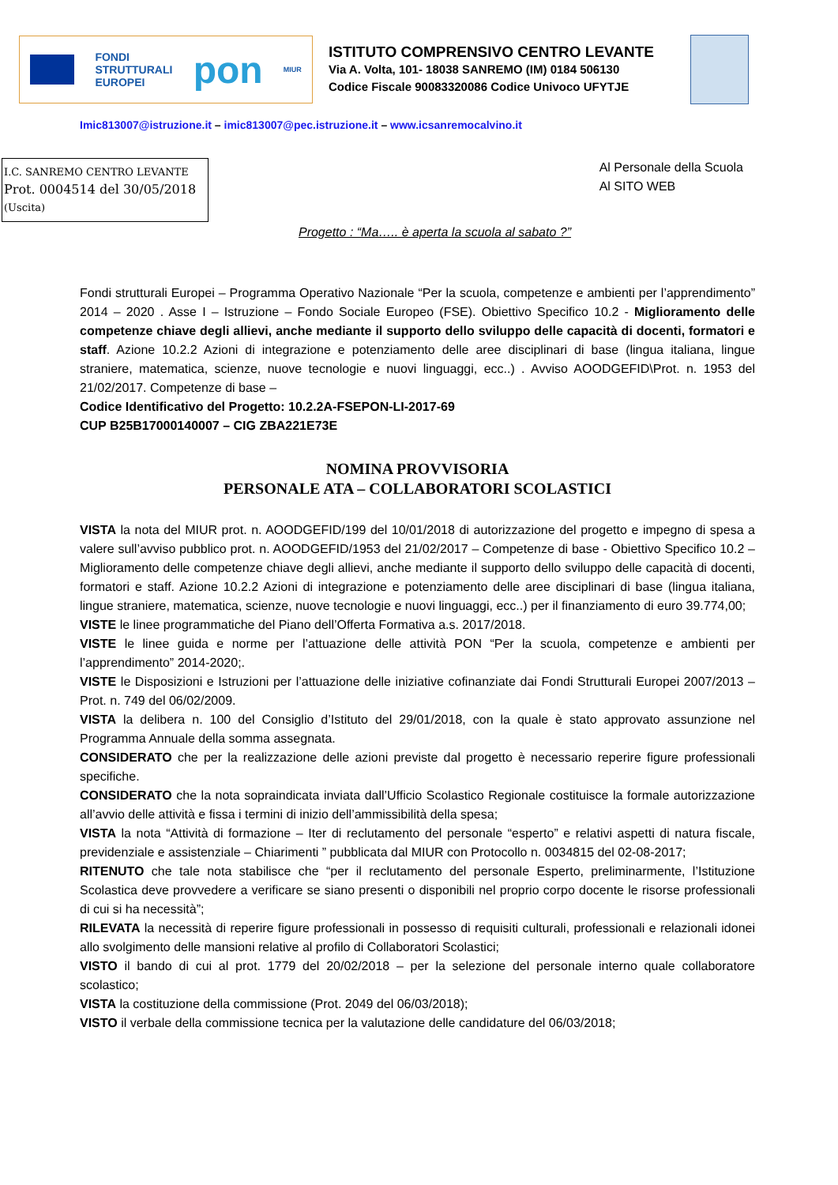FONDI
STRUTTURALI
EUROPEI
pon
MIUR
ISTITUTO COMPRENSIVO CENTRO LEVANTE
Via A. Volta, 101- 18038 SANREMO (IM) 0184 506130
Codice Fiscale 90083320086 Codice Univoco UFYTJE
Imic813007@istruzione.it – imic813007@pec.istruzione.it – www.icsanremocalvino.it
I.C. SANREMO CENTRO LEVANTE
Prot. 0004514 del 30/05/2018
(Uscita)
Al Personale della Scuola
Al SITO WEB
Progetto : “Ma….. è aperta la scuola al sabato ?”
Fondi strutturali Europei – Programma Operativo Nazionale “Per la scuola, competenze e ambienti per l’apprendimento” 2014 – 2020 . Asse I – Istruzione – Fondo Sociale Europeo (FSE). Obiettivo Specifico 10.2 - Miglioramento delle competenze chiave degli allievi, anche mediante il supporto dello sviluppo delle capacità di docenti, formatori e staff. Azione 10.2.2 Azioni di integrazione e potenziamento delle aree disciplinari di base (lingua italiana, lingue straniere, matematica, scienze, nuove tecnologie e nuovi linguaggi, ecc..) . Avviso AOODGEFID\Prot. n. 1953 del 21/02/2017. Competenze di base –
Codice Identificativo del Progetto: 10.2.2A-FSEPON-LI-2017-69
CUP B25B17000140007 – CIG ZBA221E73E
NOMINA PROVVISORIA
PERSONALE ATA – COLLABORATORI SCOLASTICI
VISTA la nota del MIUR prot. n. AOODGEFID/199 del 10/01/2018 di autorizzazione del progetto e impegno di spesa a valere sull’avviso pubblico prot. n. AOODGEFID/1953 del 21/02/2017 – Competenze di base - Obiettivo Specifico 10.2 – Miglioramento delle competenze chiave degli allievi, anche mediante il supporto dello sviluppo delle capacità di docenti, formatori e staff. Azione 10.2.2 Azioni di integrazione e potenziamento delle aree disciplinari di base (lingua italiana, lingue straniere, matematica, scienze, nuove tecnologie e nuovi linguaggi, ecc..) per il finanziamento di euro 39.774,00;
VISTE le linee programmatiche del Piano dell’Offerta Formativa a.s. 2017/2018.
VISTE le linee guida e norme per l’attuazione delle attività PON “Per la scuola, competenze e ambienti per l’apprendimento” 2014-2020;.
VISTE le Disposizioni e Istruzioni per l’attuazione delle iniziative cofinanziate dai Fondi Strutturali Europei 2007/2013 – Prot. n. 749 del 06/02/2009.
VISTA la delibera n. 100 del Consiglio d’Istituto del 29/01/2018, con la quale è stato approvato assunzione nel Programma Annuale della somma assegnata.
CONSIDERATO che per la realizzazione delle azioni previste dal progetto è necessario reperire figure professionali specifiche.
CONSIDERATO che la nota sopraindicata inviata dall’Ufficio Scolastico Regionale costituisce la formale autorizzazione all’avvio delle attività e fissa i termini di inizio dell’ammissibilità della spesa;
VISTA la nota “Attività di formazione – Iter di reclutamento del personale “esperto” e relativi aspetti di natura fiscale, previdenziale e assistenziale – Chiarimenti ” pubblicata dal MIUR con Protocollo n. 0034815 del 02-08-2017;
RITENUTO che tale nota stabilisce che “per il reclutamento del personale Esperto, preliminarmente, l’Istituzione Scolastica deve provvedere a verificare se siano presenti o disponibili nel proprio corpo docente le risorse professionali di cui si ha necessità”;
RILEVATA la necessità di reperire figure professionali in possesso di requisiti culturali, professionali e relazionali idonei allo svolgimento delle mansioni relative al profilo di Collaboratori Scolastici;
VISTO il bando di cui al prot. 1779 del 20/02/2018 – per la selezione del personale interno quale collaboratore scolastico;
VISTA la costituzione della commissione (Prot. 2049 del 06/03/2018);
VISTO il verbale della commissione tecnica per la valutazione delle candidature del 06/03/2018;